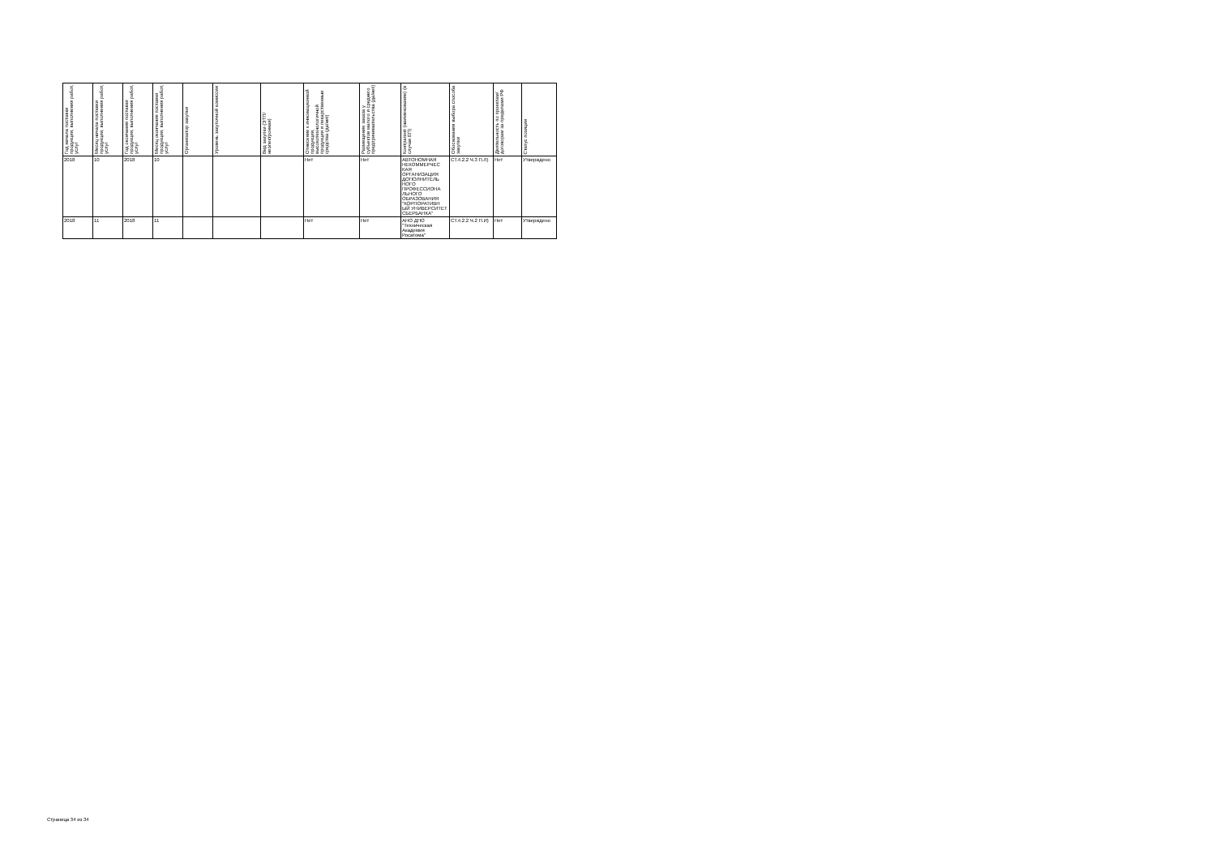| Год начала поставки продукции, выполнения работ, услуг | Месяц начала поставки продукции, выполнения работ, услуг | Год окончания поставки продукции, выполнения работ, услуг | Месяц окончания поставки продукции, выполнения работ, услуг | Организатор закупки | Уровень закупочной комиссии | Вид закупки (ЭТП/неэлектронная) | Отнесение к инновационной продукции, высокотехнологичной продукции и лекарственные средства (да/нет) | Размещение заказа у субъектов малого и среднего предпринимательства (да/нет) | Контрагент (наименование) (в случае ЕП) | Обоснования выбора способа закупки | Деятельность по проектам/договорам за пределами РФ | Статус позиции |
| --- | --- | --- | --- | --- | --- | --- | --- | --- | --- | --- | --- | --- |
| 2018 | 10 | 2018 | 10 | | | | Нет | Нет | АВТОНОМНАЯ НЕКОММЕРЧЕС КАЯ ОРГАНИЗАЦИЯ ДОПОЛНИТЕЛЬ НОГО ПРОФЕССИОНА ЛЬНОГО ОБРАЗОВАНИЯ "КОРПОРАТИВН ЫЙ УНИВЕРСИТЕТ СБЕРБАНКА" | СТ.4.2.2 Ч.3 П.Л) | Нет | Утверждено |
| 2018 | 11 | 2018 | 11 | | | | Нет | Нет | АНО ДПО "Техническая Академия Росатома" | СТ.4.2.2 Ч.2 П.И) | Нет | Утверждено |
Страница 34 из 34